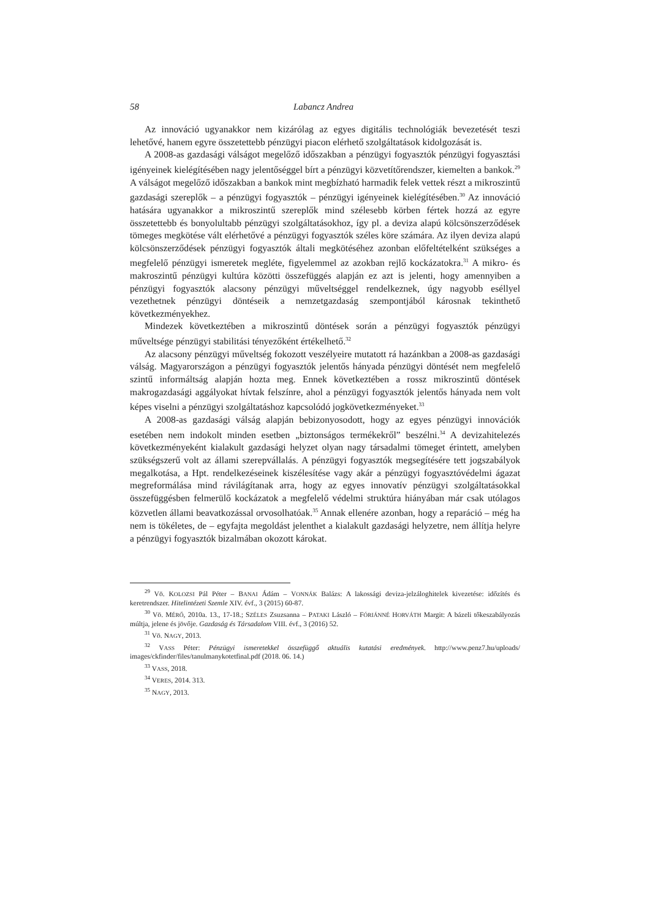58 Labancz Andrea
Az innováció ugyanakkor nem kizárólag az egyes digitális technológiák bevezetését teszi lehetővé, hanem egyre összetettebb pénzügyi piacon elérhető szolgáltatások kidolgozását is.
A 2008-as gazdasági válságot megelőző időszakban a pénzügyi fogyasztók pénzügyi fogyasztási igényeinek kielégítésében nagy jelentőséggel bírt a pénzügyi közvetítőrendszer, kiemelten a bankok.<sup>29</sup> A válságot megelőző időszakban a bankok mint megbízható harmadik felek vettek részt a mikroszintű gazdasági szereplők – a pénzügyi fogyasztók – pénzügyi igényeinek kielégítésében.<sup>30</sup> Az innováció hatására ugyanakkor a mikroszintű szereplők mind szélesebb körben fértek hozzá az egyre összetettebb és bonyolultabb pénzügyi szolgáltatásokhoz, így pl. a deviza alapú kölcsönszerződések tömeges megkötése vált elérhetővé a pénzügyi fogyasztók széles köre számára. Az ilyen deviza alapú kölcsönszerződések pénzügyi fogyasztók általi megkötéséhez azonban előfeltételként szükséges a megfelelő pénzügyi ismeretek megléte, figyelemmel az azokban rejlő kockázatokra.<sup>31</sup> A mikro- és makroszintű pénzügyi kultúra közötti összefüggés alapján ez azt is jelenti, hogy amennyiben a pénzügyi fogyasztók alacsony pénzügyi műveltséggel rendelkeznek, úgy nagyobb eséllyel vezethetnek pénzügyi döntéseik a nemzetgazdaság szempontjából károsnak tekinthető következményekhez.
Mindezek következtében a mikroszintű döntések során a pénzügyi fogyasztók pénzügyi műveltsége pénzügyi stabilitási tényezőként értékelhető.<sup>32</sup>
Az alacsony pénzügyi műveltség fokozott veszélyeire mutatott rá hazánkban a 2008-as gazdasági válság. Magyarországon a pénzügyi fogyasztók jelentős hányada pénzügyi döntését nem megfelelő szintű informáltság alapján hozta meg. Ennek következtében a rossz mikroszintű döntések makrogazdasági aggályokat hívtak felszínre, ahol a pénzügyi fogyasztók jelentős hányada nem volt képes viselni a pénzügyi szolgáltatáshoz kapcsolódó jogkövetkezményeket.<sup>33</sup>
A 2008-as gazdasági válság alapján bebizonyosodott, hogy az egyes pénzügyi innovációk esetében nem indokolt minden esetben „biztonságos termékekről” beszélni.<sup>34</sup> A devizahitelezés következményeként kialakult gazdasági helyzet olyan nagy társadalmi tömeget érintett, amelyben szükségszerű volt az állami szerepvállalás. A pénzügyi fogyasztók megsegítésére tett jogszabályok megalkotása, a Hpt. rendelkezéseinek kiszélesítése vagy akár a pénzügyi fogyasztóvédelmi ágazat megreformálása mind rávilágítanak arra, hogy az egyes innovatív pénzügyi szolgáltatásokkal összefüggésben felmerülő kockázatok a megfelelő védelmi struktúra hiányában már csak utólagos közvetlen állami beavatkozással orvosolhatóak.<sup>35</sup> Annak ellenére azonban, hogy a reparáció – még ha nem is tökéletes, de – egyfajta megoldást jelenthet a kialakult gazdasági helyzetre, nem állítja helyre a pénzügyi fogyasztók bizalmában okozott károkat.
<sup>29</sup> Vö. KOLOZSI Pál Péter – BANAI Ádám – VONNÁK Balázs: A lakossági deviza-jelzáloghitelek kivezetése: időzítés és keretrendszer. Hitelintézeti Szemle XIV. évf., 3 (2015) 60-87.
<sup>30</sup> Vö. MÉRŐ, 2010a. 13., 17-18.; SZÉLES Zsuzsanna – PATAKI László – FÓRIÁNNÉ HORVÁTH Margit: A bázeli tőkeszabályozás múltja, jelene és jövője. Gazdaság és Társadalom VIII. évf., 3 (2016) 52.
<sup>31</sup> Vö. NAGY, 2013.
<sup>32</sup> VASS Péter: Pénzügyi ismeretekkel összefüggő aktuális kutatási eredmények. http://www.penz7.hu/uploads/ images/ckfinder/files/tanulmanykotetfinal.pdf (2018. 06. 14.)
<sup>33</sup> VASS, 2018.
<sup>34</sup> VERES, 2014. 313.
<sup>35</sup> NAGY, 2013.